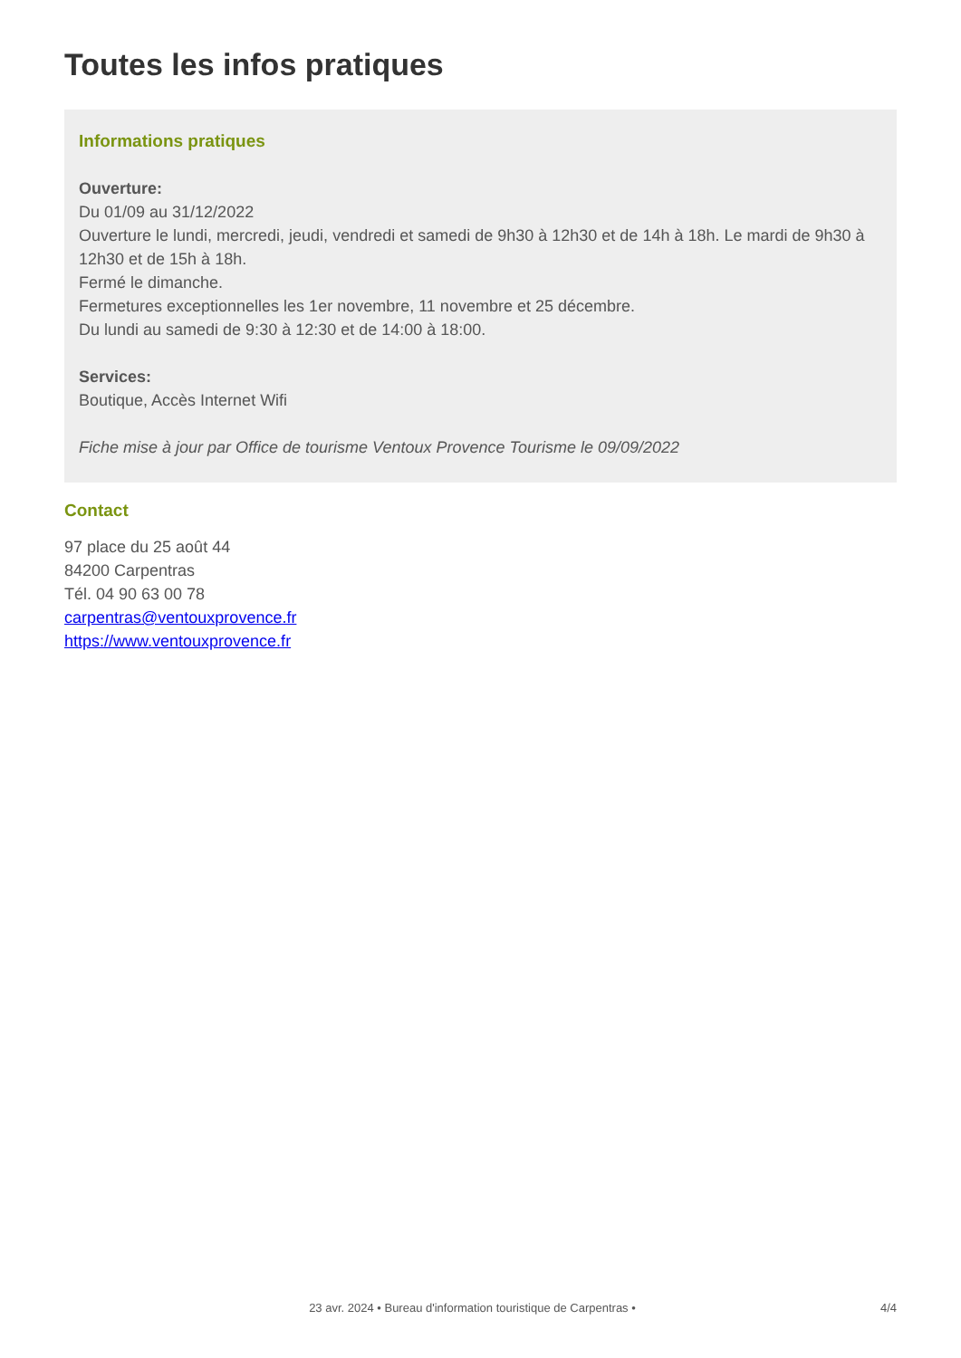Toutes les infos pratiques
Informations pratiques
Ouverture:
Du 01/09 au 31/12/2022
Ouverture le lundi, mercredi, jeudi, vendredi et samedi de 9h30 à 12h30 et de 14h à 18h. Le mardi de 9h30 à 12h30 et de 15h à 18h.
Fermé le dimanche.
Fermetures exceptionnelles les 1er novembre, 11 novembre et 25 décembre.
Du lundi au samedi de 9:30 à 12:30 et de 14:00 à 18:00.
Services:
Boutique, Accès Internet Wifi
Fiche mise à jour par Office de tourisme Ventoux Provence Tourisme le 09/09/2022
Contact
97 place du 25 août 44
84200 Carpentras
Tél. 04 90 63 00 78
carpentras@ventouxprovence.fr
https://www.ventouxprovence.fr
23 avr. 2024 • Bureau d'information touristique de Carpentras • 4/4